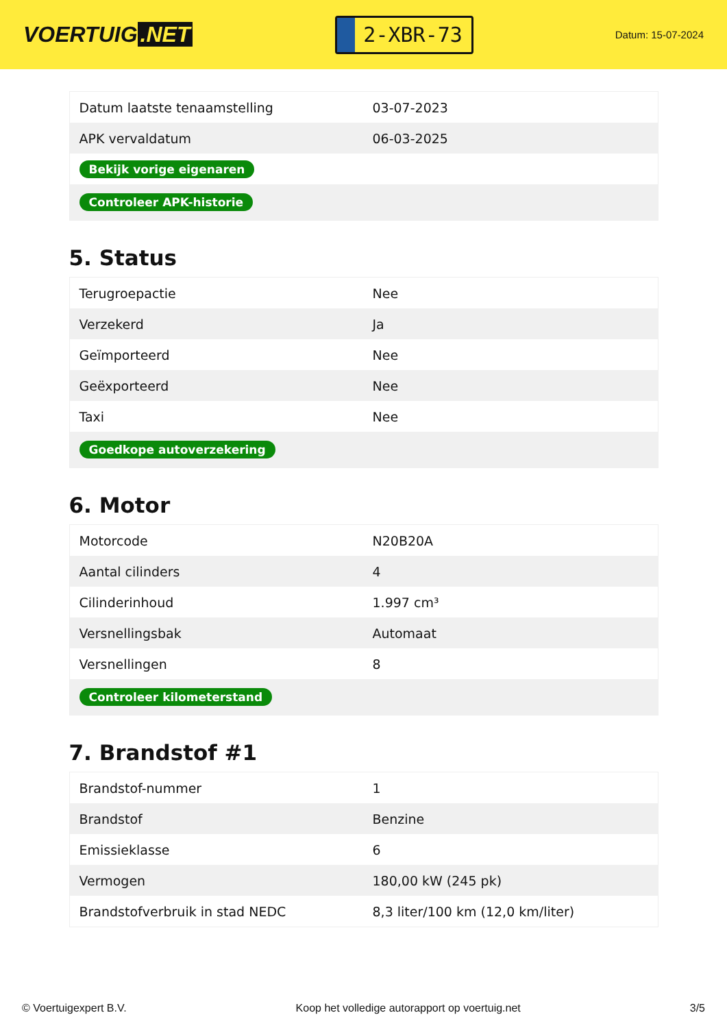VOERTUIG.NET
2-XBR-73
Datum: 15-07-2024
| Datum laatste tenaamstelling | 03-07-2023 |
| APK vervaldatum | 06-03-2025 |
| Bekijk vorige eigenaren | |
| Controleer APK-historie | |
5. Status
| Terugroepactie | Nee |
| Verzekerd | Ja |
| Geïmporteerd | Nee |
| Geëxporteerd | Nee |
| Taxi | Nee |
| Goedkope autoverzekering | |
6. Motor
| Motorcode | N20B20A |
| Aantal cilinders | 4 |
| Cilinderinhoud | 1.997 cm³ |
| Versnellingsbak | Automaat |
| Versnellingen | 8 |
| Controleer kilometerstand | |
7. Brandstof #1
| Brandstof-nummer | 1 |
| Brandstof | Benzine |
| Emissieklasse | 6 |
| Vermogen | 180,00 kW (245 pk) |
| Brandstofverbruik in stad NEDC | 8,3 liter/100 km (12,0 km/liter) |
© Voertuigexpert B.V. Koop het volledige autorapport op voertuig.net 3/5